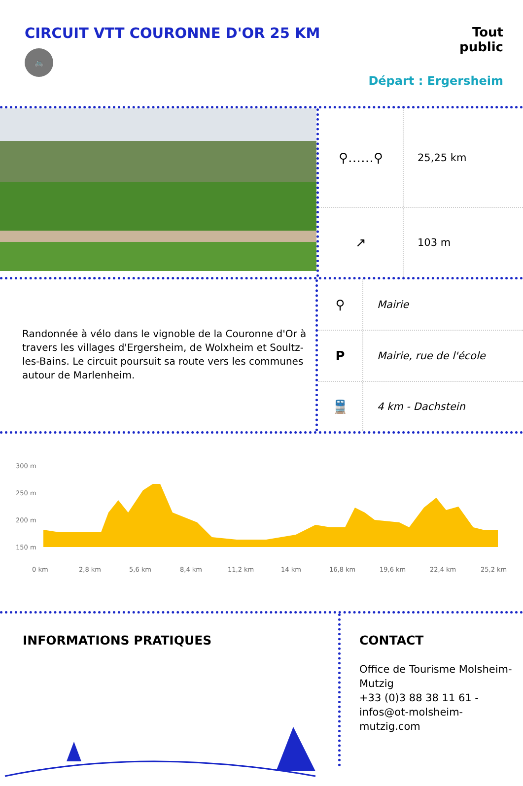CIRCUIT VTT COURONNE D'OR 25 KM
🚲
Tout
public
Départ : Ergersheim
⚲……⚲
25,25 km
↗
103 m
Randonnée à vélo dans le vignoble de la Couronne d'Or à travers les villages d'Ergersheim, de Wolxheim et Soultz-les-Bains. Le circuit poursuit sa route vers les communes autour de Marlenheim.
⚲
Mairie
P
Mairie, rue de l'école
🚆
4 km - Dachstein
300 m
250 m
200 m
150 m
0 km
2,8 km
5,6 km
8,4 km
11,2 km
14 km
16,8 km
19,6 km
22,4 km
25,2 km
INFORMATIONS PRATIQUES
CONTACT
Office de Tourisme Molsheim-Mutzig
+33 (0)3 88 38 11 61 - infos@ot-molsheim-mutzig.com